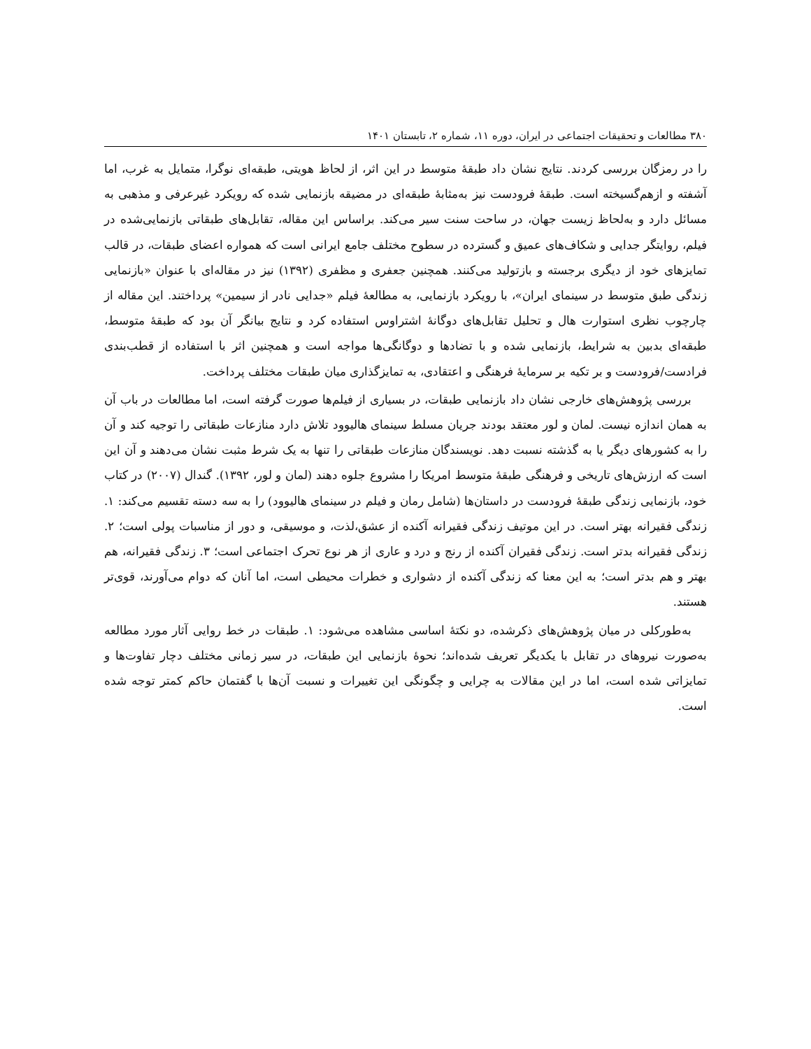۳۸۰ مطالعات و تحقیقات اجتماعی در ایران، دوره ۱۱، شماره ۲، تابستان ۱۴۰۱
را در رمزگان بررسی کردند. نتایج نشان داد طبقهٔ متوسط در این اثر، از لحاظ هویتی، طبقه‌ای نوگرا، متمایل به غرب، اما آشفته و ازهم‌گسیخته است. طبقهٔ فرودست نیز به‌مثابهٔ طبقه‌ای در مضیقه بازنمایی شده که رویکرد غیرعرفی و مذهبی به مسائل دارد و به‌لحاظ زیست جهان، در ساحت سنت سیر می‌کند. براساس این مقاله، تقابل‌های طبقاتی بازنمایی‌شده در فیلم، روایتگر جدایی و شکاف‌های عمیق و گسترده در سطوح مختلف جامع ایرانی است که همواره اعضای طبقات، در قالب تمایزهای خود از دیگری برجسته و بازتولید می‌کنند. همچنین جعفری و مظفری (۱۳۹۲) نیز در مقاله‌ای با عنوان «بازنمایی زندگی طبق متوسط در سینمای ایران»، با رویکرد بازنمایی، به مطالعهٔ فیلم «جدایی نادر از سیمین» پرداختند. این مقاله از چارچوب نظری استوارت هال و تحلیل تقابل‌های دوگانهٔ اشتراوس استفاده کرد و نتایج بیانگر آن بود که طبقهٔ متوسط، طبقه‌ای بدبین به شرایط، بازنمایی شده و با تضادها و دوگانگی‌ها مواجه است و همچنین اثر با استفاده از قطب‌بندی فرادست/فرودست و بر تکیه بر سرمایهٔ فرهنگی و اعتقادی، به تمایزگذاری میان طبقات مختلف پرداخت.
بررسی پژوهش‌های خارجی نشان داد بازنمایی طبقات، در بسیاری از فیلم‌ها صورت گرفته است، اما مطالعات در باب آن به همان اندازه نیست. لمان و لور معتقد بودند جریان مسلط سینمای هالیوود تلاش دارد منازعات طبقاتی را توجیه کند و آن را به کشورهای دیگر یا به گذشته نسبت دهد. نویسندگان منازعات طبقاتی را تنها به یک شرط مثبت نشان می‌دهند و آن این است که ارزش‌های تاریخی و فرهنگی طبقهٔ متوسط امریکا را مشروع جلوه دهند (لمان و لور، ۱۳۹۲). گندال (۲۰۰۷) در کتاب خود، بازنمایی زندگی طبقهٔ فرودست در داستان‌ها (شامل رمان و فیلم در سینمای هالیوود) را به سه دسته تقسیم می‌کند: ۱. زندگی فقیرانه بهتر است. در این موتیف زندگی فقیرانه آکنده از عشق،لذت، و موسیقی، و دور از مناسبات پولی است؛ ۲. زندگی فقیرانه بدتر است. زندگی فقیران آکنده از رنج و درد و عاری از هر نوع تحرک اجتماعی است؛ ۳. زندگی فقیرانه، هم بهتر و هم بدتر است؛ به این معنا که زندگی آکنده از دشواری و خطرات محیطی است، اما آنان که دوام می‌آورند، قوی‌تر هستند.
به‌طورکلی در میان پژوهش‌های ذکرشده، دو نکتهٔ اساسی مشاهده می‌شود: ۱. طبقات در خط روایی آثار مورد مطالعه به‌صورت نیروهای در تقابل با یکدیگر تعریف شده‌اند؛ نحوهٔ بازنمایی این طبقات، در سیر زمانی مختلف دچار تفاوت‌ها و تمایزاتی شده است، اما در این مقالات به چرایی و چگونگی این تغییرات و نسبت آن‌ها با گفتمان حاکم کمتر توجه شده است.